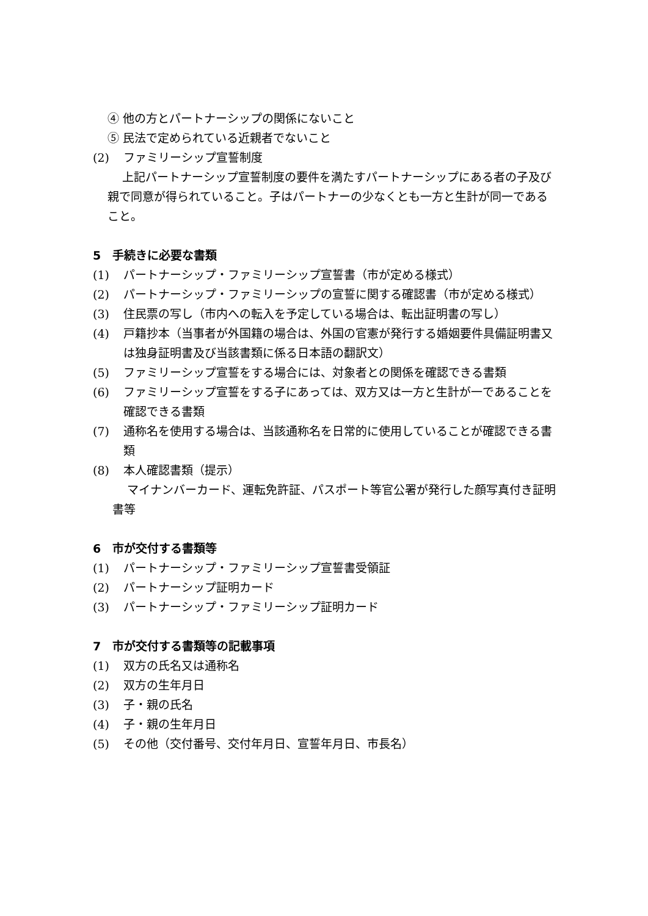④ 他の方とパートナーシップの関係にないこと
⑤ 民法で定められている近親者でないこと
(2) ファミリーシップ宣誓制度
上記パートナーシップ宣誓制度の要件を満たすパートナーシップにある者の子及び親で同意が得られていること。子はパートナーの少なくとも一方と生計が同一であること。
5　手続きに必要な書類
(1) パートナーシップ・ファミリーシップ宣誓書（市が定める様式）
(2) パートナーシップ・ファミリーシップの宣誓に関する確認書（市が定める様式）
(3) 住民票の写し（市内への転入を予定している場合は、転出証明書の写し）
(4) 戸籍抄本（当事者が外国籍の場合は、外国の官憲が発行する婚姻要件具備証明書又は独身証明書及び当該書類に係る日本語の翻訳文）
(5) ファミリーシップ宣誓をする場合には、対象者との関係を確認できる書類
(6) ファミリーシップ宣誓をする子にあっては、双方又は一方と生計が一であることを確認できる書類
(7) 通称名を使用する場合は、当該通称名を日常的に使用していることが確認できる書類
(8) 本人確認書類（提示）
マイナンバーカード、運転免許証、パスポート等官公署が発行した顔写真付き証明書等
6　市が交付する書類等
(1) パートナーシップ・ファミリーシップ宣誓書受領証
(2) パートナーシップ証明カード
(3) パートナーシップ・ファミリーシップ証明カード
7　市が交付する書類等の記載事項
(1) 双方の氏名又は通称名
(2) 双方の生年月日
(3) 子・親の氏名
(4) 子・親の生年月日
(5) その他（交付番号、交付年月日、宣誓年月日、市長名）